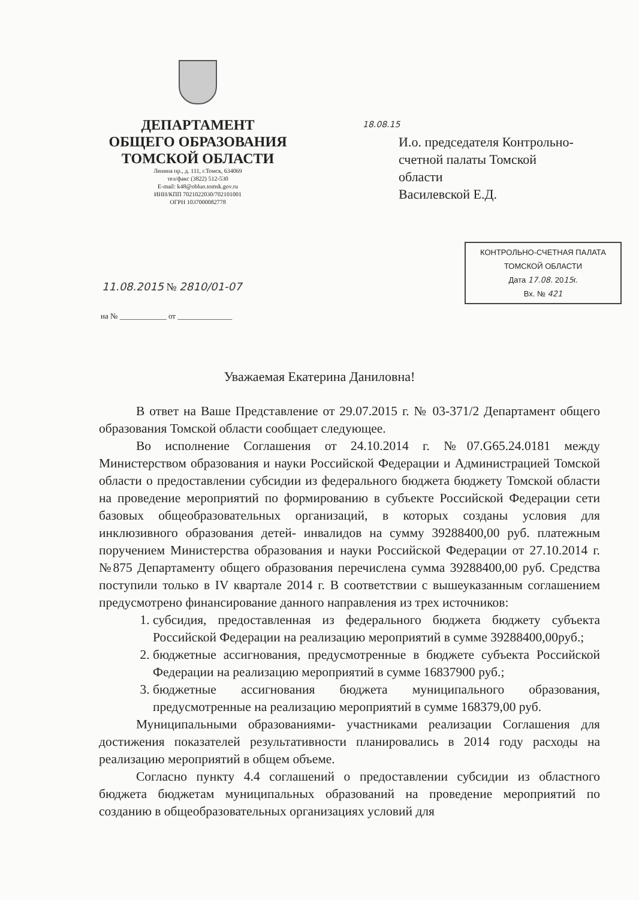ДЕПАРТАМЕНТ
ОБЩЕГО ОБРАЗОВАНИЯ
ТОМСКОЙ ОБЛАСТИ
Ленина пр., д. 111, г.Томск, 634069
тел/факс (3822) 512-530
E-mail: k48@obluo.tomsk.gov.ru
ИНН/КПП 7021022030/702101001
ОГРН 1037000082778
18.08.15
И.о. председателя Контрольно-
счетной палаты Томской
области
Василевской Е.Д.
КОНТРОЛЬНО-СЧЕТНАЯ ПАЛАТА
ТОМСКОЙ ОБЛАСТИ
Дата 17.08. 2015г.
Вх. № 421
11.08.2015 № 2810/01-07
на № ____________ от ______________
Уважаемая Екатерина Даниловна!
В ответ на Ваше Представление от 29.07.2015 г. № 03-371/2 Департамент общего образования Томской области сообщает следующее.
Во исполнение Соглашения от 24.10.2014 г. №07.G65.24.0181 между Министерством образования и науки Российской Федерации и Администрацией Томской области о предоставлении субсидии из федерального бюджета бюджету Томской области на проведение мероприятий по формированию в субъекте Российской Федерации сети базовых общеобразовательных организаций, в которых созданы условия для инклюзивного образования детей- инвалидов на сумму 39288400,00 руб. платежным поручением Министерства образования и науки Российской Федерации от 27.10.2014 г. №875 Департаменту общего образования перечислена сумма 39288400,00 руб. Средства поступили только в IV квартале 2014 г. В соответствии с вышеуказанным соглашением предусмотрено финансирование данного направления из трех источников:
1. субсидия, предоставленная из федерального бюджета бюджету субъекта Российской Федерации на реализацию мероприятий в сумме 39288400,00руб.;
2. бюджетные ассигнования, предусмотренные в бюджете субъекта Российской Федерации на реализацию мероприятий в сумме 16837900 руб.;
3. бюджетные ассигнования бюджета муниципального образования, предусмотренные на реализацию мероприятий в сумме 168379,00 руб.
Муниципальными образованиями- участниками реализации Соглашения для достижения показателей результативности планировались в 2014 году расходы на реализацию мероприятий в общем объеме.
Согласно пункту 4.4 соглашений о предоставлении субсидии из областного бюджета бюджетам муниципальных образований на проведение мероприятий по созданию в общеобразовательных организациях условий для